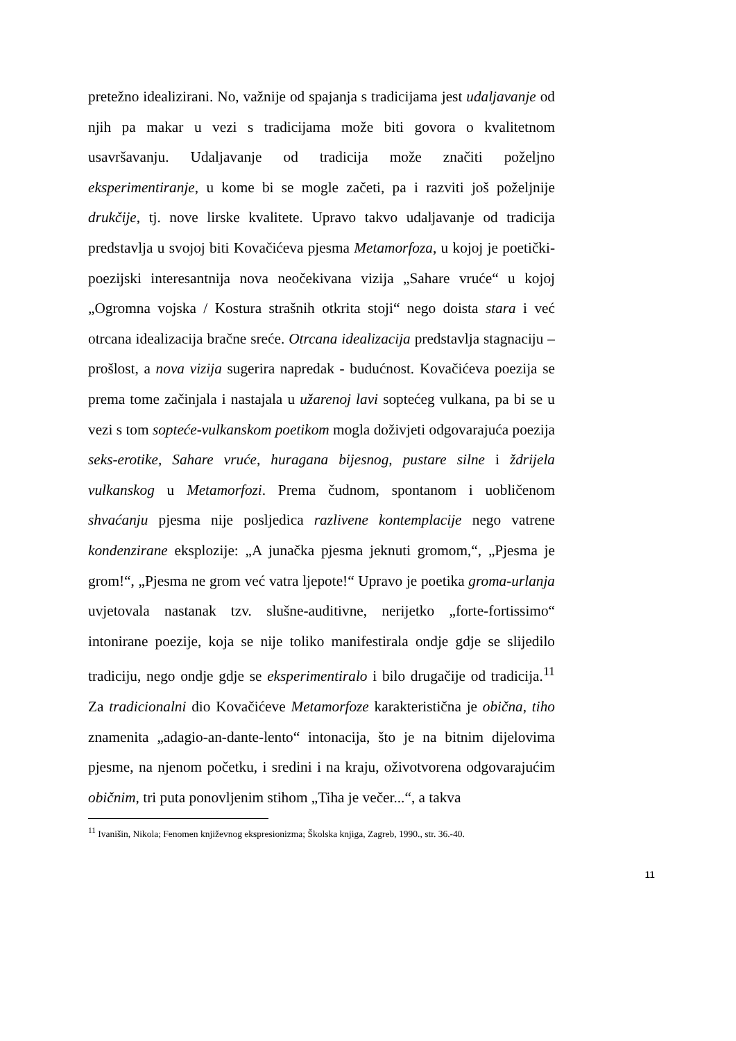pretežno idealizirani. No, važnije od spajanja s tradicijama jest udaljavanje od njih pa makar u vezi s tradicijama može biti govora o kvalitetnom usavršavanju. Udaljavanje od tradicija može značiti poželjno eksperimentiranje, u kome bi se mogle začeti, pa i razviti još poželjnije drukčije, tj. nove lirske kvalitete. Upravo takvo udaljavanje od tradicija predstavlja u svojoj biti Kovačićeva pjesma Metamorfoza, u kojoj je poetički-poezijski interesantnija nova neočekivana vizija „Sahare vruće“ u kojoj „Ogromna vojska / Kostura strašnih otkrita stoji“ nego doista stara i već otrcana idealizacija bračne sreće. Otrcana idealizacija predstavlja stagnaciju – prošlost, a nova vizija sugerira napredak - budućnost. Kovačićeva poezija se prema tome začinjala i nastajala u užarenoj lavi soptećeg vulkana, pa bi se u vezi s tom sopteće-vulkanskom poetikom mogla doživjeti odgovarajuća poezija seks-erotike, Sahare vruće, huragana bijesnog, pustare silne i ždrijela vulkanskog u Metamorfozi. Prema čudnom, spontanom i uobličenom shvaćanju pjesma nije posljedica razlivene kontemplacije nego vatrene kondenzirane eksplozije: „A junačka pjesma jeknuti gromom,“, „Pjesma je grom!“, „Pjesma ne grom već vatra ljepote!“ Upravo je poetika groma-urlanja uvjetovala nastanak tzv. slušne-auditivne, nerijetko „forte-fortissimo“ intonirane poezije, koja se nije toliko manifestirala ondje gdje se slijedilo tradiciju, nego ondje gdje se eksperimentiralo i bilo drugačije od tradicija.<sup>11</sup> Za tradicionalni dio Kovačićeve Metamorfoze karakteristična je obična, tiho znamenita „adagio-an-dante-lento“ intonacija, što je na bitnim dijelovima pjesme, na njenom početku, i sredini i na kraju, oživotvorena odgovarajućim običnim, tri puta ponovljenim stihom „Tiha je večer...“, a takva
<sup>11</sup> Ivanišin, Nikola; Fenomen književnog ekspresionizma; Školska knjiga, Zagreb, 1990., str. 36.-40.
11